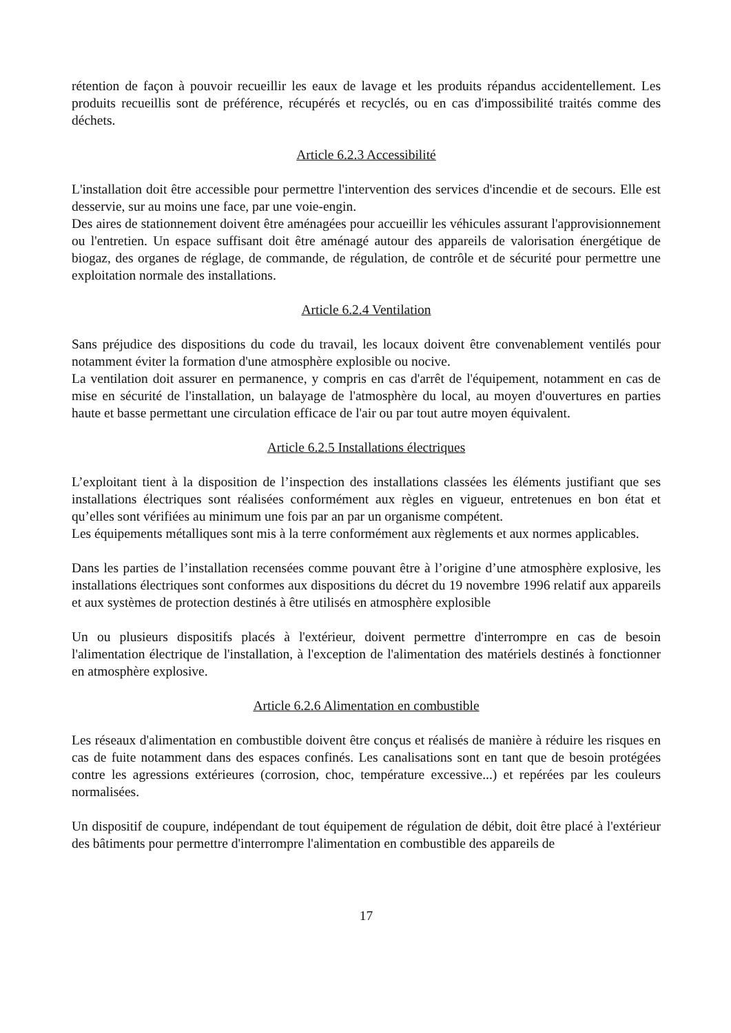rétention de façon à pouvoir recueillir les eaux de lavage et les produits répandus accidentellement. Les produits recueillis sont de préférence, récupérés et recyclés, ou en cas d'impossibilité traités comme des déchets.
Article 6.2.3 Accessibilité
L'installation doit être accessible pour permettre l'intervention des services d'incendie et de secours. Elle est desservie, sur au moins une face, par une voie-engin.
Des aires de stationnement doivent être aménagées pour accueillir les véhicules assurant l'approvisionnement ou l'entretien. Un espace suffisant doit être aménagé autour des appareils de valorisation énergétique de biogaz, des organes de réglage, de commande, de régulation, de contrôle et de sécurité pour permettre une exploitation normale des installations.
Article 6.2.4 Ventilation
Sans préjudice des dispositions du code du travail, les locaux doivent être convenablement ventilés pour notamment éviter la formation d'une atmosphère explosible ou nocive.
La ventilation doit assurer en permanence, y compris en cas d'arrêt de l'équipement, notamment en cas de mise en sécurité de l'installation, un balayage de l'atmosphère du local, au moyen d'ouvertures en parties haute et basse permettant une circulation efficace de l'air ou par tout autre moyen équivalent.
Article 6.2.5 Installations électriques
L’exploitant tient à la disposition de l’inspection des installations classées les éléments justifiant que ses installations électriques sont réalisées conformément aux règles en vigueur, entretenues en bon état et qu’elles sont vérifiées au minimum une fois par an par un organisme compétent.
Les équipements métalliques sont mis à la terre conformément aux règlements et aux normes applicables.
Dans les parties de l’installation recensées comme pouvant être à l’origine d’une atmosphère explosive, les installations électriques sont conformes aux dispositions du décret du 19 novembre 1996 relatif aux appareils et aux systèmes de protection destinés à être utilisés en atmosphère explosible
Un ou plusieurs dispositifs placés à l'extérieur, doivent permettre d'interrompre en cas de besoin l'alimentation électrique de l'installation, à l'exception de l'alimentation des matériels destinés à fonctionner en atmosphère explosive.
Article 6.2.6 Alimentation en combustible
Les réseaux d'alimentation en combustible doivent être conçus et réalisés de manière à réduire les risques en cas de fuite notamment dans des espaces confinés. Les canalisations sont en tant que de besoin protégées contre les agressions extérieures (corrosion, choc, température excessive...) et repérées par les couleurs normalisées.
Un dispositif de coupure, indépendant de tout équipement de régulation de débit, doit être placé à l'extérieur des bâtiments pour permettre d'interrompre l'alimentation en combustible des appareils de
17